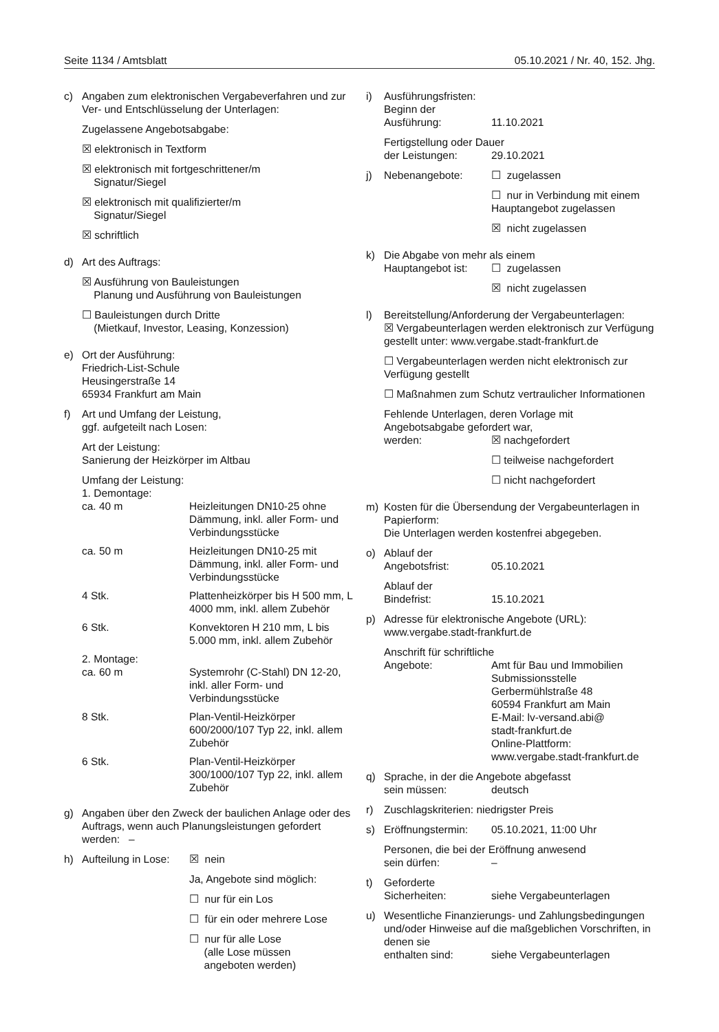Seite 1134 / Amtsblatt 05.10.2021 / Nr. 40, 152. Jhg.
c) Angaben zum elektronischen Vergabeverfahren und zur Ver- und Entschlüsselung der Unterlagen:
Zugelassene Angebotsabgabe:
☒ elektronisch in Textform
☒ elektronisch mit fortgeschrittener/m
Signatur/Siegel
☒ elektronisch mit qualifizierter/m
Signatur/Siegel
☒ schriftlich
d) Art des Auftrags:
☒ Ausführung von Bauleistungen
Planung und Ausführung von Bauleistungen
☐ Bauleistungen durch Dritte
(Mietkauf, Investor, Leasing, Konzession)
e) Ort der Ausführung:
Friedrich-List-Schule
Heusingerstraße 14
65934 Frankfurt am Main
f) Art und Umfang der Leistung,
ggf. aufgeteilt nach Losen:
Art der Leistung:
Sanierung der Heizkörper im Altbau
Umfang der Leistung:
1. Demontage:
ca. 40 m Heizleitungen DN10-25 ohne Dämmung, inkl. aller Form- und Verbindungsstücke
ca. 50 m Heizleitungen DN10-25 mit Dämmung, inkl. aller Form- und Verbindungsstücke
4 Stk. Plattenheizkörper bis H 500 mm, L 4000 mm, inkl. allem Zubehör
6 Stk. Konvektoren H 210 mm, L bis 5.000 mm, inkl. allem Zubehör
2. Montage:
ca. 60 m Systemrohr (C-Stahl) DN 12-20, inkl. aller Form- und Verbindungsstücke
8 Stk. Plan-Ventil-Heizkörper 600/2000/107 Typ 22, inkl. allem Zubehör
6 Stk. Plan-Ventil-Heizkörper 300/1000/107 Typ 22, inkl. allem Zubehör
g) Angaben über den Zweck der baulichen Anlage oder des Auftrags, wenn auch Planungsleistungen gefordert werden: –
h) Aufteilung in Lose: ☒ nein
Ja, Angebote sind möglich:
☐ nur für ein Los
☐ für ein oder mehrere Lose
☐ nur für alle Lose
(alle Lose müssen
angeboten werden)
i) Ausführungsfristen:
Beginn der
Ausführung: 11.10.2021
Fertigstellung oder Dauer
der Leistungen: 29.10.2021
j) Nebenangebote: ☐ zugelassen
☐ nur in Verbindung mit einem Hauptangebot zugelassen
☒ nicht zugelassen
k) Die Abgabe von mehr als einem
Hauptangebot ist: ☐ zugelassen
☒ nicht zugelassen
l) Bereitstellung/Anforderung der Vergabeunterlagen:
☒ Vergabeunterlagen werden elektronisch zur Verfügung gestellt unter: www.vergabe.stadt-frankfurt.de
☐ Vergabeunterlagen werden nicht elektronisch zur Verfügung gestellt
☐ Maßnahmen zum Schutz vertraulicher Informationen
Fehlende Unterlagen, deren Vorlage mit Angebotsabgabe gefordert war,
werden: ☒ nachgefordert
☐ teilweise nachgefordert
☐ nicht nachgefordert
m) Kosten für die Übersendung der Vergabeunterlagen in Papierform:
Die Unterlagen werden kostenfrei abgegeben.
o) Ablauf der
Angebotsfrist: 05.10.2021
Ablauf der
Bindefrist: 15.10.2021
p) Adresse für elektronische Angebote (URL): www.vergabe.stadt-frankfurt.de
Anschrift für schriftliche
Angebote: Amt für Bau und Immobilien
Submissionsstelle
Gerbermühlstraße 48
60594 Frankfurt am Main
E-Mail: lv-versand.abi@
stadt-frankfurt.de
Online-Plattform:
www.vergabe.stadt-frankfurt.de
q) Sprache, in der die Angebote abgefasst
sein müssen: deutsch
r) Zuschlagskriterien: niedrigster Preis
s) Eröffnungstermin: 05.10.2021, 11:00 Uhr
Personen, die bei der Eröffnung anwesend
sein dürfen: –
t) Geforderte
Sicherheiten: siehe Vergabeunterlagen
u) Wesentliche Finanzierungs- und Zahlungsbedingungen und/oder Hinweise auf die maßgeblichen Vorschriften, in denen sie
enthalten sind: siehe Vergabeunterlagen